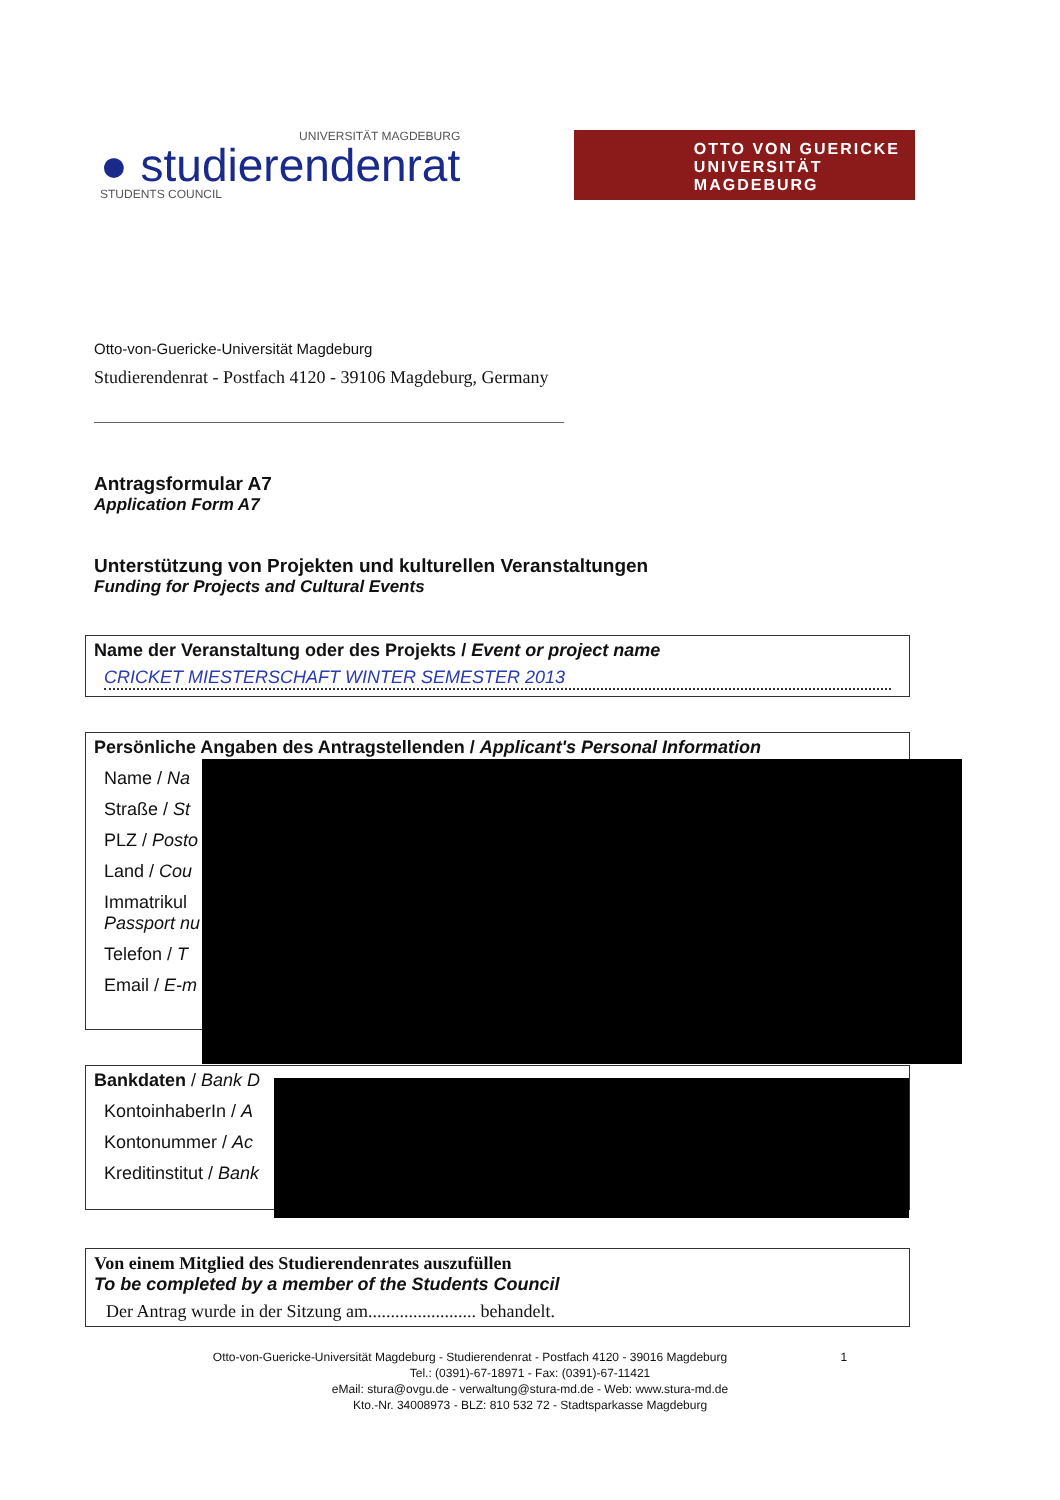UNIVERSITÄT MAGDEBURG
● studierendenrat
STUDENTS COUNCIL
OTTO VON GUERICKE
UNIVERSITÄT
MAGDEBURG
Otto-von-Guericke-Universität Magdeburg
Studierendenrat - Postfach 4120 - 39106 Magdeburg, Germany
Antragsformular A7
Application Form A7
Unterstützung von Projekten und kulturellen Veranstaltungen
Funding for Projects and Cultural Events
Name der Veranstaltung oder des Projekts / Event or project name
CRICKET MIESTERSCHAFT WINTER SEMESTER 2013
Persönliche Angaben des Antragstellenden / Applicant's Personal Information
Name / Na
Straße / St
PLZ / Posto
Land / Cou
Immatrikul
Passport nu
Telefon / T
Email / E-m
Bankdaten / Bank D
KontoinhaberIn / A
Kontonummer / Ac
Kreditinstitut / Bank
Von einem Mitglied des Studierendenrates auszufüllen
To be completed by a member of the Students Council
Der Antrag wurde in der Sitzung am........................ behandelt.
Otto-von-Guericke-Universität Magdeburg - Studierendenrat - Postfach 4120 - 39016 Magdeburg 1
Tel.: (0391)-67-18971 - Fax: (0391)-67-11421
eMail: stura@ovgu.de - verwaltung@stura-md.de - Web: www.stura-md.de
Kto.-Nr. 34008973 - BLZ: 810 532 72 - Stadtsparkasse Magdeburg